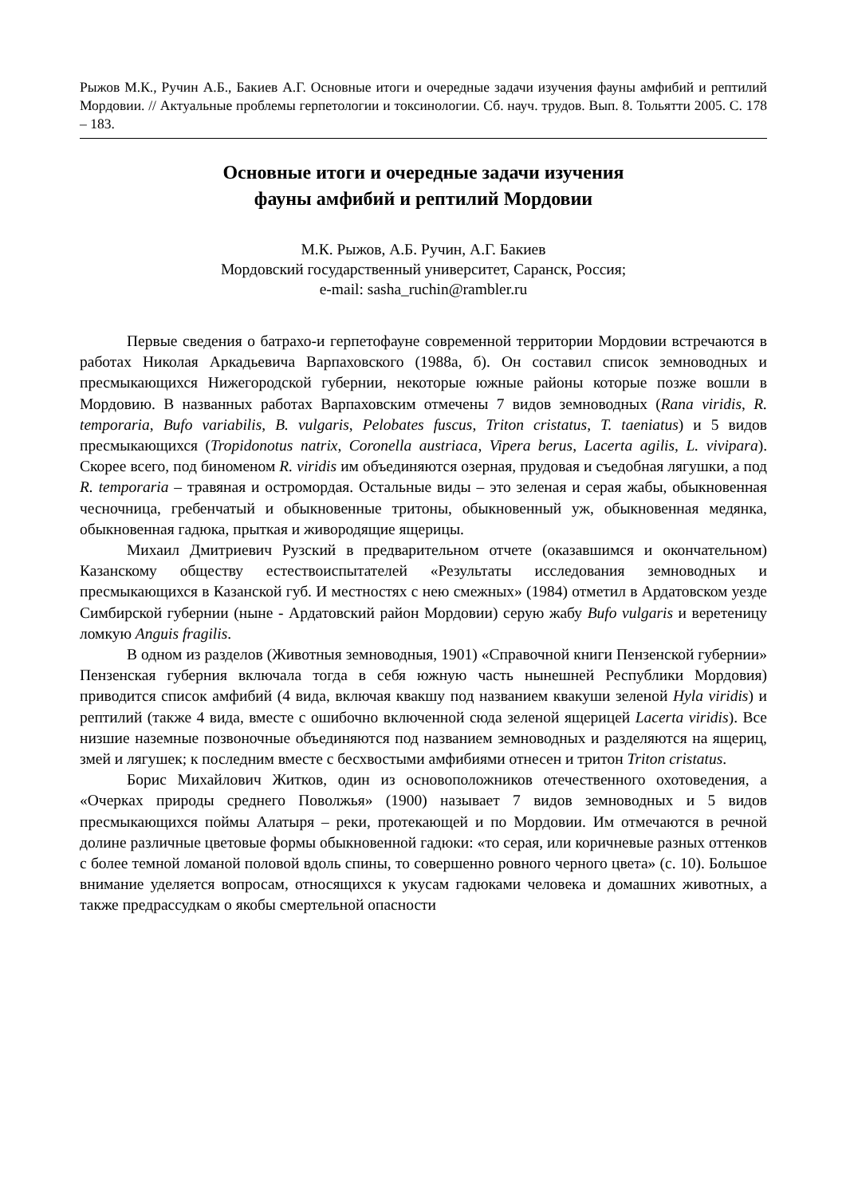Рыжов М.К., Ручин А.Б., Бакиев А.Г. Основные итоги и очередные задачи изучения фауны амфибий и рептилий Мордовии. // Актуальные проблемы герпетологии и токсинологии. Сб. науч. трудов. Вып. 8. Тольятти 2005. С. 178 – 183.
Основные итоги и очередные задачи изучения
фауны амфибий и рептилий Мордовии
М.К. Рыжов, А.Б. Ручин, А.Г. Бакиев
Мордовский государственный университет, Саранск, Россия;
e-mail: sasha_ruchin@rambler.ru
Первые сведения о батрахо-и герпетофауне современной территории Мордовии встречаются в работах Николая Аркадьевича Варпаховского (1988а, б). Он составил список земноводных и пресмыкающихся Нижегородской губернии, некоторые южные районы которые позже вошли в Мордовию. В названных работах Варпаховским отмечены 7 видов земноводных (Rana viridis, R. temporaria, Bufo variabilis, B. vulgaris, Pelobates fuscus, Triton cristatus, T. taeniatus) и 5 видов пресмыкающихся (Tropidonotus natrix, Coronella austriaca, Vipera berus, Lacerta agilis, L. vivipara). Скорее всего, под биноменом R. viridis им объединяются озерная, прудовая и съедобная лягушки, а под R. temporaria – травяная и остромордая. Остальные виды – это зеленая и серая жабы, обыкновенная чесночница, гребенчатый и обыкновенные тритоны, обыкновенный уж, обыкновенная медянка, обыкновенная гадюка, прыткая и живородящие ящерицы.
Михаил Дмитриевич Рузский в предварительном отчете (оказавшимся и окончательном) Казанскому обществу естествоиспытателей «Результаты исследования земноводных и пресмыкающихся в Казанской губ. И местностях с нею смежных» (1984) отметил в Ардатовском уезде Симбирской губернии (ныне - Ардатовский район Мордовии) серую жабу Bufo vulgaris и веретеницу ломкую Anguis fragilis.
В одном из разделов (Животныя земноводныя, 1901) «Справочной книги Пензенской губернии» Пензенская губерния включала тогда в себя южную часть нынешней Республики Мордовия) приводится список амфибий (4 вида, включая квакшу под названием квакуши зеленой Hyla viridis) и рептилий (также 4 вида, вместе с ошибочно включенной сюда зеленой ящерицей Lacerta viridis). Все низшие наземные позвоночные объединяются под названием земноводных и разделяются на ящериц, змей и лягушек; к последним вместе с бесхвостыми амфибиями отнесен и тритон Triton cristatus.
Борис Михайлович Житков, один из основоположников отечественного охотоведения, а «Очерках природы среднего Поволжья» (1900) называет 7 видов земноводных и 5 видов пресмыкающихся поймы Алатыря – реки, протекающей и по Мордовии. Им отмечаются в речной долине различные цветовые формы обыкновенной гадюки: «то серая, или коричневые разных оттенков с более темной ломаной половой вдоль спины, то совершенно ровного черного цвета» (с. 10). Большое внимание уделяется вопросам, относящихся к укусам гадюками человека и домашних животных, а также предрассудкам о якобы смертельной опасности